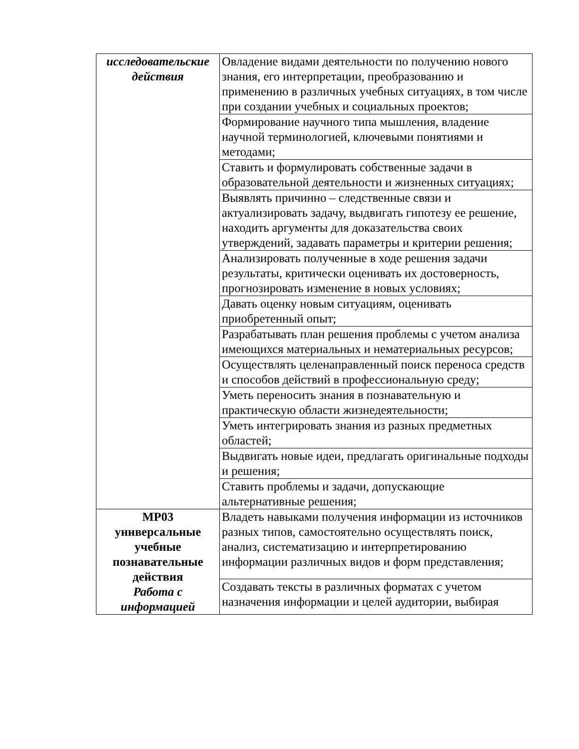| исследовательские действия | Овладение видами деятельности по получению нового знания, его интерпретации, преобразованию и применению в различных учебных ситуациях, в том числе при создании учебных и социальных проектов; |
| | Формирование научного типа мышления, владение научной терминологией, ключевыми понятиями и методами; |
| | Ставить и формулировать собственные задачи в образовательной деятельности и жизненных ситуациях; |
| | Выявлять причинно – следственные связи и актуализировать задачу, выдвигать гипотезу ее решение, находить аргументы для доказательства своих утверждений, задавать параметры и критерии решения; |
| | Анализировать полученные в ходе решения задачи результаты, критически оценивать их достоверность, прогнозировать изменение в новых условиях; |
| | Давать оценку новым ситуациям, оценивать приобретенный опыт; |
| | Разрабатывать план решения проблемы с учетом анализа имеющихся материальных и нематериальных ресурсов; |
| | Осуществлять целенаправленный поиск переноса средств и способов действий в профессиональную среду; |
| | Уметь переносить знания в познавательную и практическую области жизнедеятельности; |
| | Уметь интегрировать знания из разных предметных областей; |
| | Выдвигать новые идеи, предлагать оригинальные подходы и решения; |
| | Ставить проблемы и задачи, допускающие альтернативные решения; |
| МР03 универсальные учебные познавательные действия Работа с информацией | Владеть навыками получения информации из источников разных типов, самостоятельно осуществлять поиск, анализ, систематизацию и интерпретированию информации различных видов и форм представления; |
| | Создавать тексты в различных форматах с учетом назначения информации и целей аудитории, выбирая |